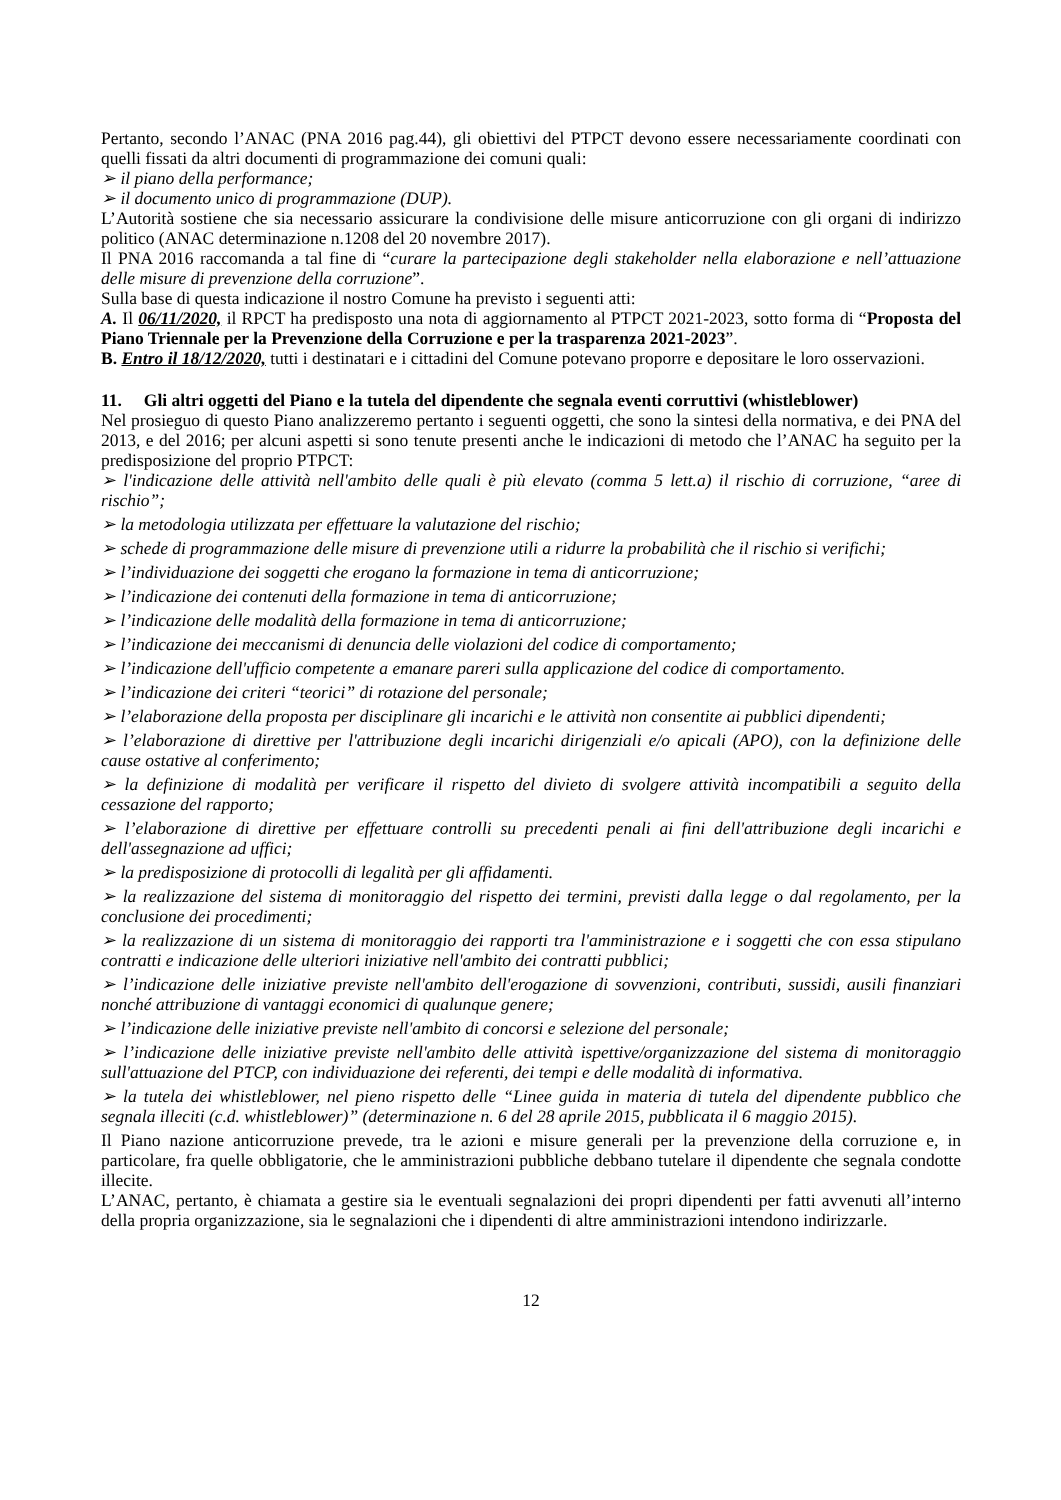Pertanto, secondo l’ANAC (PNA 2016 pag.44), gli obiettivi del PTPCT devono essere necessariamente coordinati con quelli fissati da altri documenti di programmazione dei comuni quali:
➢ il piano della performance;
➢ il documento unico di programmazione (DUP).
L’Autorità sostiene che sia necessario assicurare la condivisione delle misure anticorruzione con gli organi di indirizzo politico (ANAC determinazione n.1208 del 20 novembre 2017).
Il PNA 2016 raccomanda a tal fine di “curare la partecipazione degli stakeholder nella elaborazione e nell’attuazione delle misure di prevenzione della corruzione”.
Sulla base di questa indicazione il nostro Comune ha previsto i seguenti atti:
A. Il 06/11/2020, il RPCT ha predisposto una nota di aggiornamento al PTPCT 2021-2023, sotto forma di “Proposta del Piano Triennale per la Prevenzione della Corruzione e per la trasparenza 2021-2023”.
B. Entro il 18/12/2020, tutti i destinatari e i cittadini del Comune potevano proporre e depositare le loro osservazioni.
11. Gli altri oggetti del Piano e la tutela del dipendente che segnala eventi corruttivi (whistleblower)
Nel prosieguo di questo Piano analizzeremo pertanto i seguenti oggetti, che sono la sintesi della normativa, e dei PNA del 2013, e del 2016; per alcuni aspetti si sono tenute presenti anche le indicazioni di metodo che l’ANAC ha seguito per la predisposizione del proprio PTPCT:
➢ l'indicazione delle attività nell'ambito delle quali è più elevato (comma 5 lett.a) il rischio di corruzione, “aree di rischio”;
➢ la metodologia utilizzata per effettuare la valutazione del rischio;
➢ schede di programmazione delle misure di prevenzione utili a ridurre la probabilità che il rischio si verifichi;
➢ l’individuazione dei soggetti che erogano la formazione in tema di anticorruzione;
➢ l’indicazione dei contenuti della formazione in tema di anticorruzione;
➢ l’indicazione delle modalità della formazione in tema di anticorruzione;
➢ l’indicazione dei meccanismi di denuncia delle violazioni del codice di comportamento;
➢ l’indicazione dell'ufficio competente a emanare pareri sulla applicazione del codice di comportamento.
➢ l’indicazione dei criteri “teorici” di rotazione del personale;
➢ l’elaborazione della proposta per disciplinare gli incarichi e le attività non consentite ai pubblici dipendenti;
➢ l’elaborazione di direttive per l'attribuzione degli incarichi dirigenziali e/o apicali (APO), con la definizione delle cause ostative al conferimento;
➢ la definizione di modalità per verificare il rispetto del divieto di svolgere attività incompatibili a seguito della cessazione del rapporto;
➢ l’elaborazione di direttive per effettuare controlli su precedenti penali ai fini dell'attribuzione degli incarichi e dell'assegnazione ad uffici;
➢ la predisposizione di protocolli di legalità per gli affidamenti.
➢ la realizzazione del sistema di monitoraggio del rispetto dei termini, previsti dalla legge o dal regolamento, per la conclusione dei procedimenti;
➢ la realizzazione di un sistema di monitoraggio dei rapporti tra l'amministrazione e i soggetti che con essa stipulano contratti e indicazione delle ulteriori iniziative nell'ambito dei contratti pubblici;
➢ l’indicazione delle iniziative previste nell'ambito dell'erogazione di sovvenzioni, contributi, sussidi, ausili finanziari nonché attribuzione di vantaggi economici di qualunque genere;
➢ l’indicazione delle iniziative previste nell'ambito di concorsi e selezione del personale;
➢ l’indicazione delle iniziative previste nell'ambito delle attività ispettive/organizzazione del sistema di monitoraggio sull'attuazione del PTCP, con individuazione dei referenti, dei tempi e delle modalità di informativa.
➢ la tutela dei whistleblower, nel pieno rispetto delle “Linee guida in materia di tutela del dipendente pubblico che segnala illeciti (c.d. whistleblower)” (determinazione n. 6 del 28 aprile 2015, pubblicata il 6 maggio 2015).
Il Piano nazione anticorruzione prevede, tra le azioni e misure generali per la prevenzione della corruzione e, in particolare, fra quelle obbligatorie, che le amministrazioni pubbliche debbano tutelare il dipendente che segnala condotte illecite.
L’ANAC, pertanto, è chiamata a gestire sia le eventuali segnalazioni dei propri dipendenti per fatti avvenuti all’interno della propria organizzazione, sia le segnalazioni che i dipendenti di altre amministrazioni intendono indirizzarle.
12